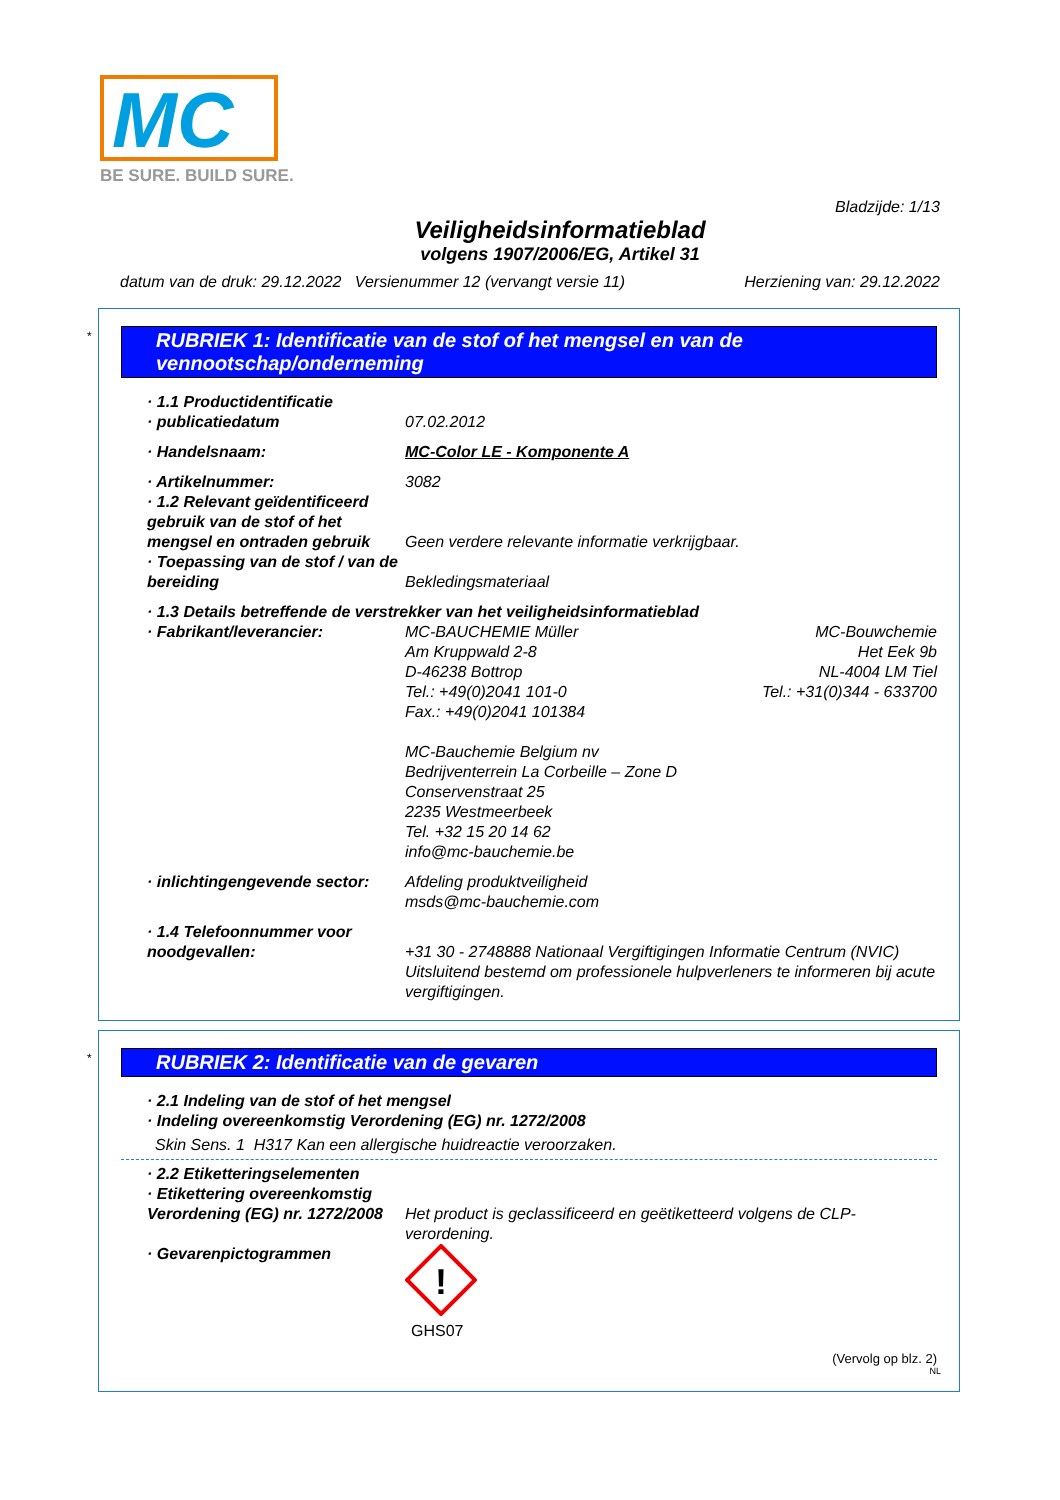MC
BE SURE. BUILD SURE.
Bladzijde: 1/13
Veiligheidsinformatieblad
volgens 1907/2006/EG, Artikel 31
datum van de druk: 29.12.2022 Versienummer 12 (vervangt versie 11) Herziening van: 29.12.2022
*
RUBRIEK 1: Identificatie van de stof of het mengsel en van de vennootschap/onderneming
· 1.1 Productidentificatie
· publicatiedatum 07.02.2012
· Handelsnaam: MC-Color LE - Komponente A
· Artikelnummer: 3082
· 1.2 Relevant geïdentificeerd gebruik van de stof of het mengsel en ontraden gebruik
Geen verdere relevante informatie verkrijgbaar.
· Toepassing van de stof / van de bereiding
Bekledingsmateriaal
· 1.3 Details betreffende de verstrekker van het veiligheidsinformatieblad
· Fabrikant/leverancier: MC-BAUCHEMIE Müller
Am Kruppwald 2-8
D-46238 Bottrop
Tel.: +49(0)2041 101-0
Fax.: +49(0)2041 101384 MC-Bouwchemie
Het Eek 9b
NL-4004 LM Tiel
Tel.: +31(0)344 - 633700
MC-Bauchemie Belgium nv
Bedrijventerrein La Corbeille – Zone D
Conservenstraat 25
2235 Westmeerbeek
Tel. +32 15 20 14 62
info@mc-bauchemie.be
· inlichtingengevende sector:
Afdeling produktveiligheid
msds@mc-bauchemie.com
· 1.4 Telefoonnummer voor noodgevallen:
+31 30 - 2748888 Nationaal Vergiftigingen Informatie Centrum (NVIC)
Uitsluitend bestemd om professionele hulpverleners te informeren bij acute vergiftigingen.
*
RUBRIEK 2: Identificatie van de gevaren
· 2.1 Indeling van de stof of het mengsel
· Indeling overeenkomstig Verordening (EG) nr. 1272/2008
Skin Sens. 1 H317 Kan een allergische huidreactie veroorzaken.
· 2.2 Etiketteringselementen
· Etikettering overeenkomstig Verordening (EG) nr. 1272/2008
Het product is geclassificeerd en geëtiketteerd volgens de CLP-verordening.
· Gevarenpictogrammen
!
GHS07
(Vervolg op blz. 2)
NL